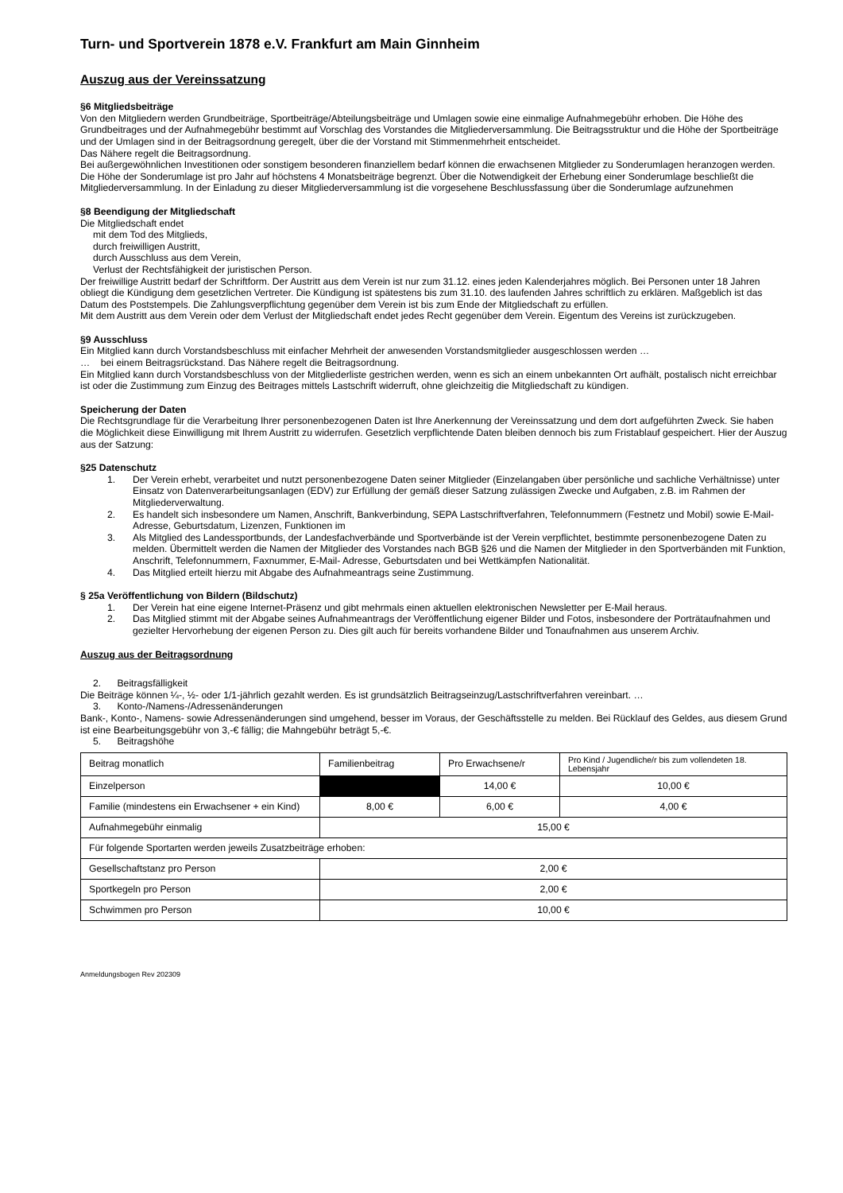Turn- und Sportverein 1878 e.V. Frankfurt am Main Ginnheim
Auszug aus der Vereinssatzung
§6 Mitgliedsbeiträge
Von den Mitgliedern werden Grundbeiträge, Sportbeiträge/Abteilungsbeiträge und Umlagen sowie eine einmalige Aufnahmegebühr erhoben. Die Höhe des Grundbeitrages und der Aufnahmegebühr bestimmt auf Vorschlag des Vorstandes die Mitgliederversammlung. Die Beitragsstruktur und die Höhe der Sportbeiträge und der Umlagen sind in der Beitragsordnung geregelt, über die der Vorstand mit Stimmenmehrheit entscheidet.
Das Nähere regelt die Beitragsordnung.
Bei außergewöhnlichen Investitionen oder sonstigem besonderen finanziellem bedarf können die erwachsenen Mitglieder zu Sonderumlagen heranzogen werden. Die Höhe der Sonderumlage ist pro Jahr auf höchstens 4 Monatsbeiträge begrenzt. Über die Notwendigkeit der Erhebung einer Sonderumlage beschließt die Mitgliederversammlung. In der Einladung zu dieser Mitgliederversammlung ist die vorgesehene Beschlussfassung über die Sonderumlage aufzunehmen
§8 Beendigung der Mitgliedschaft
Die Mitgliedschaft endet
mit dem Tod des Mitglieds,
durch freiwilligen Austritt,
durch Ausschluss aus dem Verein,
Verlust der Rechtsfähigkeit der juristischen Person.
Der freiwillige Austritt bedarf der Schriftform. Der Austritt aus dem Verein ist nur zum 31.12. eines jeden Kalenderjahres möglich. Bei Personen unter 18 Jahren obliegt die Kündigung dem gesetzlichen Vertreter. Die Kündigung ist spätestens bis zum 31.10. des laufenden Jahres schriftlich zu erklären. Maßgeblich ist das Datum des Poststempels. Die Zahlungsverpflichtung gegenüber dem Verein ist bis zum Ende der Mitgliedschaft zu erfüllen.
Mit dem Austritt aus dem Verein oder dem Verlust der Mitgliedschaft endet jedes Recht gegenüber dem Verein. Eigentum des Vereins ist zurückzugeben.
§9 Ausschluss
Ein Mitglied kann durch Vorstandsbeschluss mit einfacher Mehrheit der anwesenden Vorstandsmitglieder ausgeschlossen werden …
… bei einem Beitragsrückstand. Das Nähere regelt die Beitragsordnung.
Ein Mitglied kann durch Vorstandsbeschluss von der Mitgliederliste gestrichen werden, wenn es sich an einem unbekannten Ort aufhält, postalisch nicht erreichbar ist oder die Zustimmung zum Einzug des Beitrages mittels Lastschrift widerruft, ohne gleichzeitig die Mitgliedschaft zu kündigen.
Speicherung der Daten
Die Rechtsgrundlage für die Verarbeitung Ihrer personenbezogenen Daten ist Ihre Anerkennung der Vereinssatzung und dem dort aufgeführten Zweck. Sie haben die Möglichkeit diese Einwilligung mit Ihrem Austritt zu widerrufen. Gesetzlich verpflichtende Daten bleiben dennoch bis zum Fristablauf gespeichert. Hier der Auszug aus der Satzung:
§25 Datenschutz
1. Der Verein erhebt, verarbeitet und nutzt personenbezogene Daten seiner Mitglieder (Einzelangaben über persönliche und sachliche Verhältnisse) unter Einsatz von Datenverarbeitungsanlagen (EDV) zur Erfüllung der gemäß dieser Satzung zulässigen Zwecke und Aufgaben, z.B. im Rahmen der Mitgliederverwaltung.
2. Es handelt sich insbesondere um Namen, Anschrift, Bankverbindung, SEPA Lastschriftverfahren, Telefonnummern (Festnetz und Mobil) sowie E-Mail-Adresse, Geburtsdatum, Lizenzen, Funktionen im
3. Als Mitglied des Landessportbunds, der Landesfachverbände und Sportverbände ist der Verein verpflichtet, bestimmte personenbezogene Daten zu melden. Übermittelt werden die Namen der Mitglieder des Vorstandes nach BGB §26 und die Namen der Mitglieder in den Sportverbänden mit Funktion, Anschrift, Telefonnummern, Faxnummer, E-Mail- Adresse, Geburtsdaten und bei Wettkämpfen Nationalität.
4. Das Mitglied erteilt hierzu mit Abgabe des Aufnahmeantrags seine Zustimmung.
§ 25a Veröffentlichung von Bildern (Bildschutz)
1. Der Verein hat eine eigene Internet-Präsenz und gibt mehrmals einen aktuellen elektronischen Newsletter per E-Mail heraus.
2. Das Mitglied stimmt mit der Abgabe seines Aufnahmeantrags der Veröffentlichung eigener Bilder und Fotos, insbesondere der Porträtaufnahmen und gezielter Hervorhebung der eigenen Person zu. Dies gilt auch für bereits vorhandene Bilder und Tonaufnahmen aus unserem Archiv.
Auszug aus der Beitragsordnung
2. Beitragsfälligkeit
Die Beiträge können ¼-, ½- oder 1/1-jährlich gezahlt werden. Es ist grundsätzlich Beitragseinzug/Lastschriftverfahren vereinbart. …
3. Konto-/Namens-/Adressenänderungen
Bank-, Konto-, Namens- sowie Adressenänderungen sind umgehend, besser im Voraus, der Geschäftsstelle zu melden. Bei Rücklauf des Geldes, aus diesem Grund ist eine Bearbeitungsgebühr von 3,-€ fällig; die Mahngebühr beträgt 5,-€.
5. Beitragshöhe
| Beitrag monatlich | Familienbeitrag | Pro Erwachsene/r | Pro Kind / Jugendliche/r bis zum vollendeten 18. Lebensjahr |
| Einzelperson | | 14,00 € | 10,00 € |
| Familie (mindestens ein Erwachsener + ein Kind) | 8,00 € | 6,00 € | 4,00 € |
| Aufnahmegebühr einmalig | 15,00 € | | |
| Für folgende Sportarten werden jeweils Zusatzbeiträge erhoben: | | | |
| Gesellschaftstanz pro Person | 2,00 € | | |
| Sportkegeln pro Person | 2,00 € | | |
| Schwimmen pro Person | 10,00 € | | |
Anmeldungsbogen Rev 202309